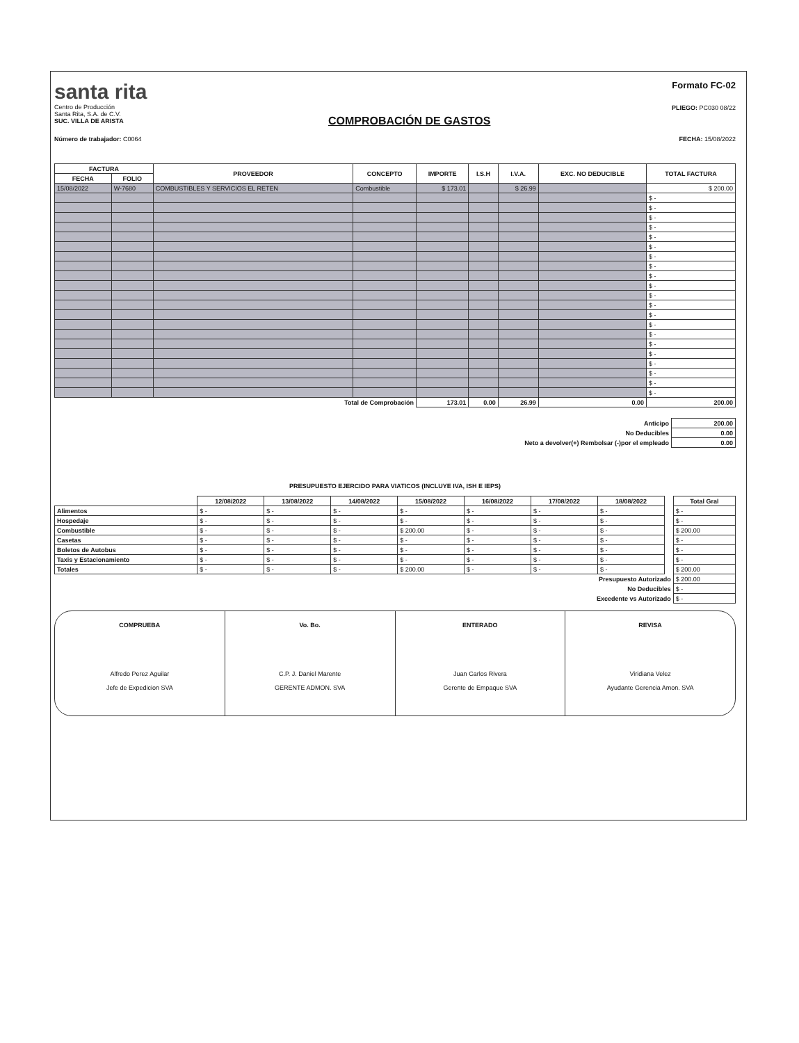santa rita
Centro de Producción
Santa Rita, S.A. de C.V.
SUC. VILLA DE ARISTA
COMPROBACIÓN DE GASTOS
Formato FC-02
PLIEGO: PC030 08/22
Número de trabajador: C0064 FECHA: 15/08/2022
| FACTURA | | PROVEEDOR | CONCEPTO | IMPORTE | I.S.H | I.V.A. | EXC. NO DEDUCIBLE | TOTAL FACTURA |
| --- | --- | --- | --- | --- | --- | --- | --- | --- |
| FECHA | FOLIO | | | | | | | |
| 15/08/2022 | W-7680 | COMBUSTIBLES Y SERVICIOS EL RETEN | Combustible | $ 173.01 | | $ 26.99 | | $ 200.00 |
| | | | | | | | | $ - |
| | | | | | | | | $ - |
| | | | | | | | | $ - |
| | | | | | | | | $ - |
| | | | | | | | | $ - |
| | | | | | | | | $ - |
| | | | | | | | | $ - |
| | | | | | | | | $ - |
| | | | | | | | | $ - |
| | | | | | | | | $ - |
| | | | | | | | | $ - |
| | | | | | | | | $ - |
| | | | | | | | | $ - |
| | | | | | | | | $ - |
| | | | | | | | | $ - |
| | | | | | | | | $ - |
| | | | | | | | | $ - |
| | | | | | | | | $ - |
| | | | | | | | | $ - |
| | | | | | | | | $ - |
| | | | | | | | | $ - |
| Total de Comprobación | | | | 173.01 | 0.00 | 26.99 | 0.00 | 200.00 |
| Anticipo | 200.00 |
| No Deducibles | 0.00 |
| Neto a devolver(+) Rembolsar (-)por el empleado | 0.00 |
PRESUPUESTO EJERCIDO PARA VIATICOS (INCLUYE IVA, ISH E IEPS)
| | 12/08/2022 | 13/08/2022 | 14/08/2022 | 15/08/2022 | 16/08/2022 | 17/08/2022 | 18/08/2022 | | Total Gral |
| --- | --- | --- | --- | --- | --- | --- | --- | --- | --- |
| Alimentos | $ - | $ - | $ - | $ - | $ - | $ - | $ - | | $ - |
| Hospedaje | $ - | $ - | $ - | $ - | $ - | $ - | $ - | | $ - |
| Combustible | $ - | $ - | $ - | $ 200.00 | $ - | $ - | $ - | | $ 200.00 |
| Casetas | $ - | $ - | $ - | $ - | $ - | $ - | $ - | | $ - |
| Boletos de Autobus | $ - | $ - | $ - | $ - | $ - | $ - | $ - | | $ - |
| Taxis y Estacionamiento | $ - | $ - | $ - | $ - | $ - | $ - | $ - | | $ - |
| Totales | $ - | $ - | $ - | $ 200.00 | $ - | $ - | $ - | | $ 200.00 |
| Presupuesto Autorizado | | | | | | | | | $ 200.00 |
| No Deducibles | | | | | | | | | $ - |
| Excedente vs Autorizado | | | | | | | | | $ - |
COMPRUEBA
Alfredo Perez Aguilar
Jefe de Expedicion SVA
Vo. Bo.
C.P. J. Daniel Marente
GERENTE ADMON. SVA
ENTERADO
Juan Carlos Rivera
Gerente de Empaque SVA
REVISA
Viridiana Velez
Ayudante Gerencia Amon. SVA